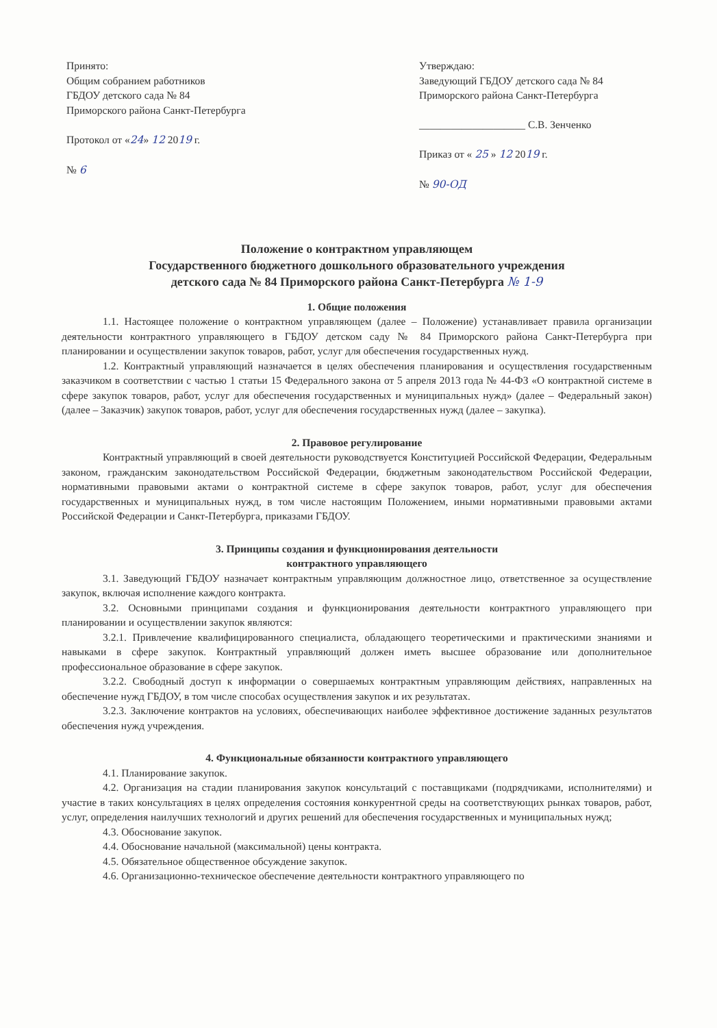Принято:
Общим собранием работников
ГБДОУ детского сада № 84
Приморского района Санкт-Петербурга
Протокол от «24» 12 2019 г.
№ 6
Утверждаю:
Заведующий ГБДОУ детского сада № 84
Приморского района Санкт-Петербурга
____________________ С.В. Зенченко
Приказ от « 25 » 12 2019 г.
№ 90-ОД
Положение о контрактном управляющем
Государственного бюджетного дошкольного образовательного учреждения
детского сада № 84 Приморского района Санкт-Петербурга № 1-9
1. Общие положения
1.1. Настоящее положение о контрактном управляющем (далее – Положение) устанавливает правила организации деятельности контрактного управляющего в ГБДОУ детском саду № 84 Приморского района Санкт-Петербурга при планировании и осуществлении закупок товаров, работ, услуг для обеспечения государственных нужд.
1.2. Контрактный управляющий назначается в целях обеспечения планирования и осуществления государственным заказчиком в соответствии с частью 1 статьи 15 Федерального закона от 5 апреля 2013 года № 44-ФЗ «О контрактной системе в сфере закупок товаров, работ, услуг для обеспечения государственных и муниципальных нужд» (далее – Федеральный закон) (далее – Заказчик) закупок товаров, работ, услуг для обеспечения государственных нужд (далее – закупка).
2. Правовое регулирование
Контрактный управляющий в своей деятельности руководствуется Конституцией Российской Федерации, Федеральным законом, гражданским законодательством Российской Федерации, бюджетным законодательством Российской Федерации, нормативными правовыми актами о контрактной системе в сфере закупок товаров, работ, услуг для обеспечения государственных и муниципальных нужд, в том числе настоящим Положением, иными нормативными правовыми актами Российской Федерации и Санкт-Петербурга, приказами ГБДОУ.
3. Принципы создания и функционирования деятельности
контрактного управляющего
3.1. Заведующий ГБДОУ назначает контрактным управляющим должностное лицо, ответственное за осуществление закупок, включая исполнение каждого контракта.
3.2. Основными принципами создания и функционирования деятельности контрактного управляющего при планировании и осуществлении закупок являются:
3.2.1. Привлечение квалифицированного специалиста, обладающего теоретическими и практическими знаниями и навыками в сфере закупок. Контрактный управляющий должен иметь высшее образование или дополнительное профессиональное образование в сфере закупок.
3.2.2. Свободный доступ к информации о совершаемых контрактным управляющим действиях, направленных на обеспечение нужд ГБДОУ, в том числе способах осуществления закупок и их результатах.
3.2.3. Заключение контрактов на условиях, обеспечивающих наиболее эффективное достижение заданных результатов обеспечения нужд учреждения.
4. Функциональные обязанности контрактного управляющего
4.1. Планирование закупок.
4.2. Организация на стадии планирования закупок консультаций с поставщиками (подрядчиками, исполнителями) и участие в таких консультациях в целях определения состояния конкурентной среды на соответствующих рынках товаров, работ, услуг, определения наилучших технологий и других решений для обеспечения государственных и муниципальных нужд;
4.3. Обоснование закупок.
4.4. Обоснование начальной (максимальной) цены контракта.
4.5. Обязательное общественное обсуждение закупок.
4.6. Организационно-техническое обеспечение деятельности контрактного управляющего по